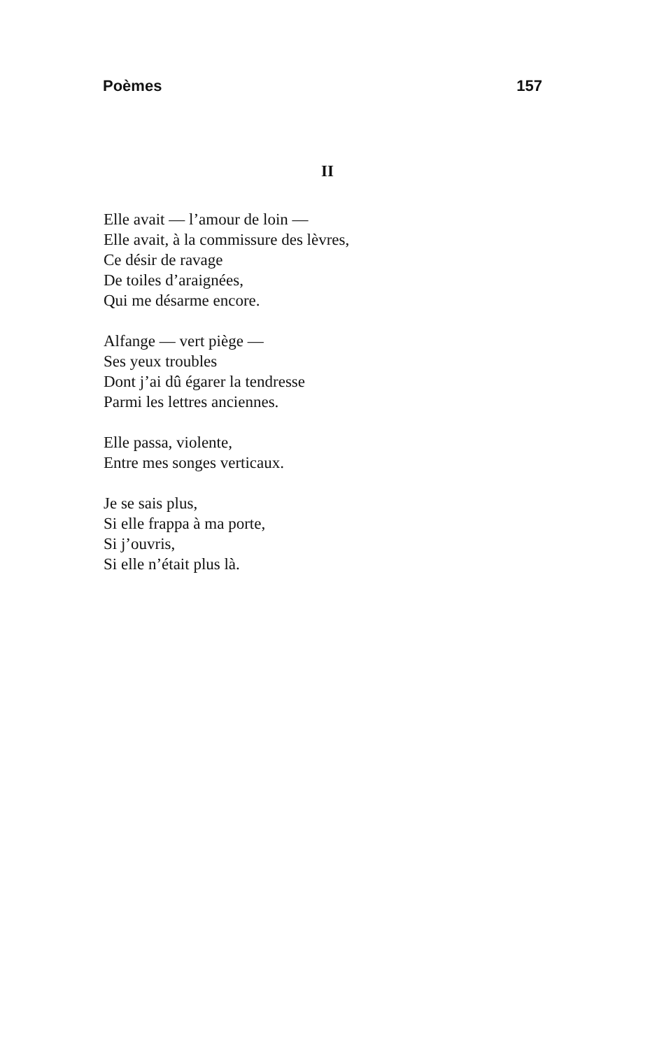Poèmes 157
II
Elle avait — l’amour de loin —
Elle avait, à la commissure des lèvres,
Ce désir de ravage
De toiles d’araignées,
Qui me désarme encore.
Alfange — vert piège —
Ses yeux troubles
Dont j’ai dû égarer la tendresse
Parmi les lettres anciennes.
Elle passa, violente,
Entre mes songes verticaux.
Je se sais plus,
Si elle frappa à ma porte,
Si j’ouvris,
Si elle n’était plus là.